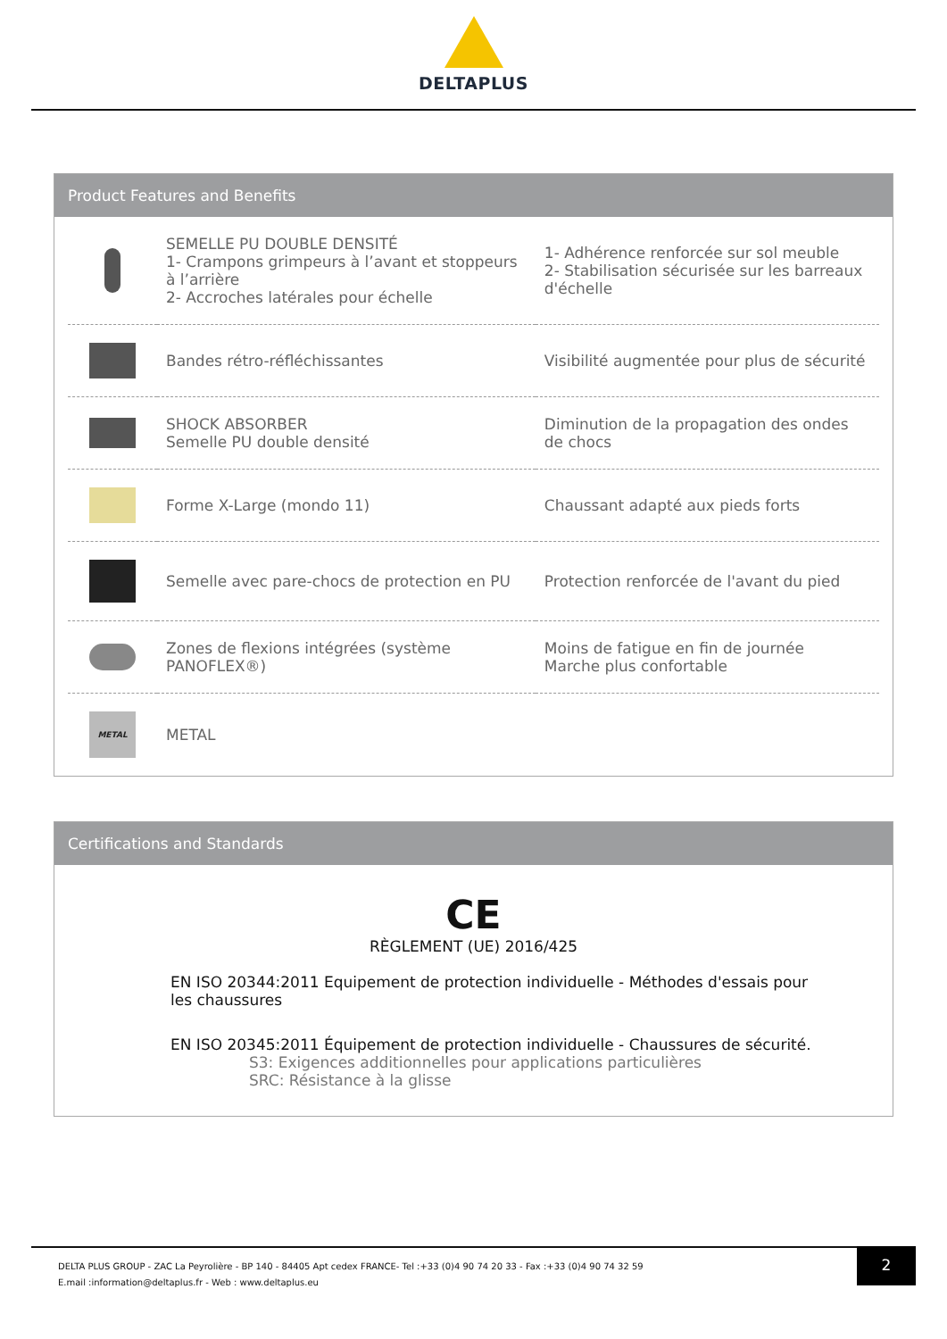DELTAPLUS
Product Features and Benefits
| | SEMELLE PU DOUBLE DENSITÉ 1- Crampons grimpeurs à l’avant et stoppeurs à l’arrière 2- Accroches latérales pour échelle | 1- Adhérence renforcée sur sol meuble 2- Stabilisation sécurisée sur les barreaux d'échelle |
| | Bandes rétro-réfléchissantes | Visibilité augmentée pour plus de sécurité |
| | SHOCK ABSORBER Semelle PU double densité | Diminution de la propagation des ondes de chocs |
| | Forme X-Large (mondo 11) | Chaussant adapté aux pieds forts |
| | Semelle avec pare-chocs de protection en PU | Protection renforcée de l'avant du pied |
| | Zones de flexions intégrées (système PANOFLEX®) | Moins de fatigue en fin de journée Marche plus confortable |
| METAL | METAL | |
Certifications and Standards
CE
RÈGLEMENT (UE) 2016/425
EN ISO 20344:2011 Equipement de protection individuelle - Méthodes d'essais pour les chaussures
EN ISO 20345:2011 Équipement de protection individuelle - Chaussures de sécurité.
S3: Exigences additionnelles pour applications particulières
SRC: Résistance à la glisse
DELTA PLUS GROUP - ZAC La Peyrolière - BP 140 - 84405 Apt cedex FRANCE- Tel :+33 (0)4 90 74 20 33 - Fax :+33 (0)4 90 74 32 59
E.mail :information@deltaplus.fr - Web : www.deltaplus.eu
2